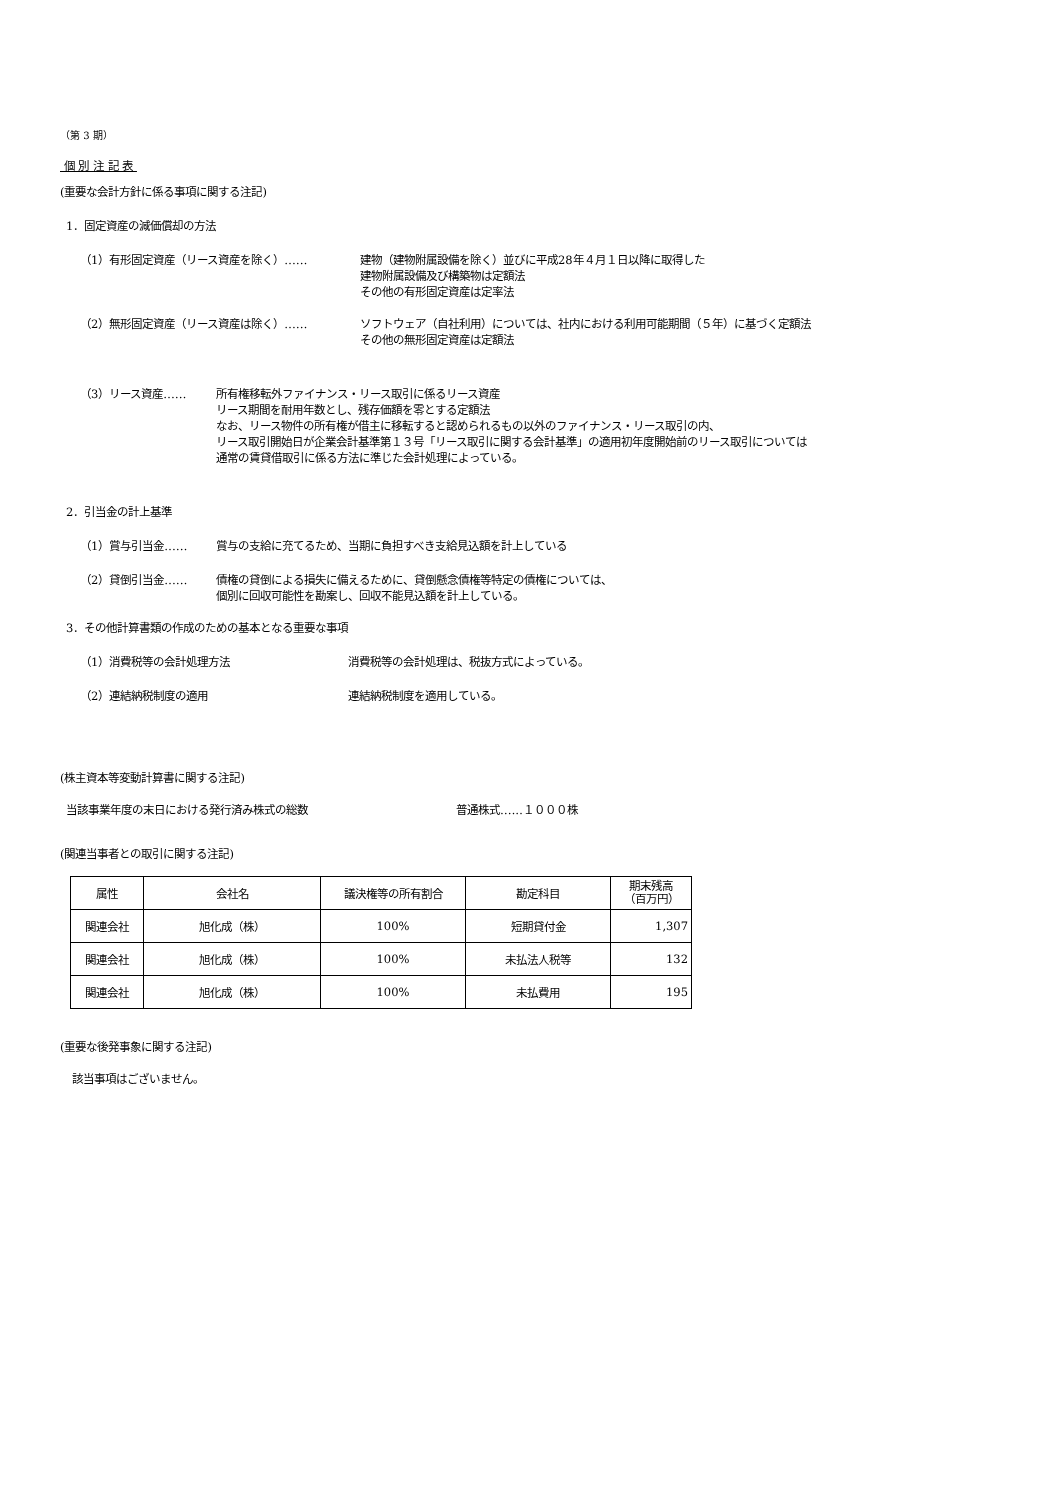（第 3 期）
個 別 注 記 表
(重要な会計方針に係る事項に関する注記)
1．固定資産の減価償却の方法
（1）有形固定資産（リース資産を除く）‥‥‥ 建物（建物附属設備を除く）並びに平成28年４月１日以降に取得した
建物附属設備及び構築物は定額法
その他の有形固定資産は定率法
（2）無形固定資産（リース資産は除く）‥‥‥ ソフトウェア（自社利用）については、社内における利用可能期間（５年）に基づく定額法
その他の無形固定資産は定額法
（3）リース資産‥‥‥ 所有権移転外ファイナンス・リース取引に係るリース資産
リース期間を耐用年数とし、残存価額を零とする定額法
なお、リース物件の所有権が借主に移転すると認められるもの以外のファイナンス・リース取引の内、
リース取引開始日が企業会計基準第１３号「リース取引に関する会計基準」の適用初年度開始前のリース取引については
通常の賃貸借取引に係る方法に準じた会計処理によっている。
2．引当金の計上基準
（1）賞与引当金‥‥‥ 賞与の支給に充てるため、当期に負担すべき支給見込額を計上している
（2）貸倒引当金‥‥‥ 債権の貸倒による損失に備えるために、貸倒懸念債権等特定の債権については、
個別に回収可能性を勘案し、回収不能見込額を計上している。
3．その他計算書類の作成のための基本となる重要な事項
（1）消費税等の会計処理方法 消費税等の会計処理は、税抜方式によっている。
（2）連結納税制度の適用 連結納税制度を適用している。
(株主資本等変動計算書に関する注記)
当該事業年度の末日における発行済み株式の総数 普通株式‥‥‥１０００株
(関連当事者との取引に関する注記)
| 属性 | 会社名 | 議決権等の所有割合 | 勘定科目 | 期末残高 （百万円） |
| 関連会社 | 旭化成（株） | 100% | 短期貸付金 | 1,307 |
| 関連会社 | 旭化成（株） | 100% | 未払法人税等 | 132 |
| 関連会社 | 旭化成（株） | 100% | 未払費用 | 195 |
(重要な後発事象に関する注記)
該当事項はございません。